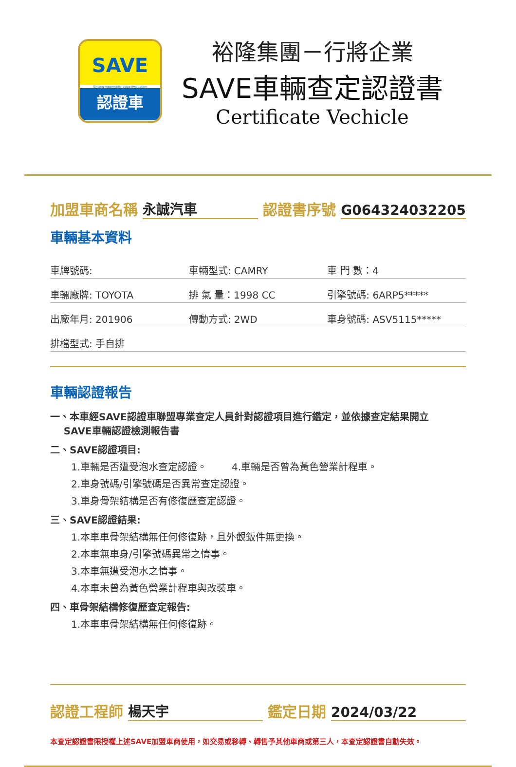SAVE
Sinjang Automobile Value Evaluation
認證車
裕隆集團－行將企業
SAVE車輛查定認證書
Certificate Vechicle
加盟車商名稱 永誠汽車 認證書序號 G064324032205
車輛基本資料
| 車牌號碼: | 車輛型式: CAMRY | 車 門 數：4 |
| 車輛廠牌: TOYOTA | 排 氣 量：1998 CC | 引擎號碼: 6ARP5***** |
| 出廠年月: 201906 | 傳動方式: 2WD | 車身號碼: ASV5115***** |
| 排檔型式: 手自排 | | |
車輛認證報告
一、本車經SAVE認證車聯盟專業查定人員針對認證項目進行鑑定，並依據查定結果開立
SAVE車輛認證檢測報告書
二、SAVE認證項目:
1.車輛是否遭受泡水查定認證。 4.車輛是否曾為黃色營業計程車。
2.車身號碼/引擎號碼是否異常查定認證。
3.車身骨架結構是否有修復歷查定認證。
三、SAVE認證結果:
1.本車車骨架結構無任何修復跡，且外觀鈑件無更換。
2.本車無車身/引擎號碼異常之情事。
3.本車無遭受泡水之情事。
4.本車未曾為黃色營業計程車與改裝車。
四、車骨架結構修復歷查定報告:
1.本車車骨架結構無任何修復跡。
認證工程師 楊天宇 鑑定日期 2024/03/22
本查定認證書限授權上述SAVE加盟車商使用，如交易或移轉、轉售予其他車商或第三人，本查定認證書自動失效。